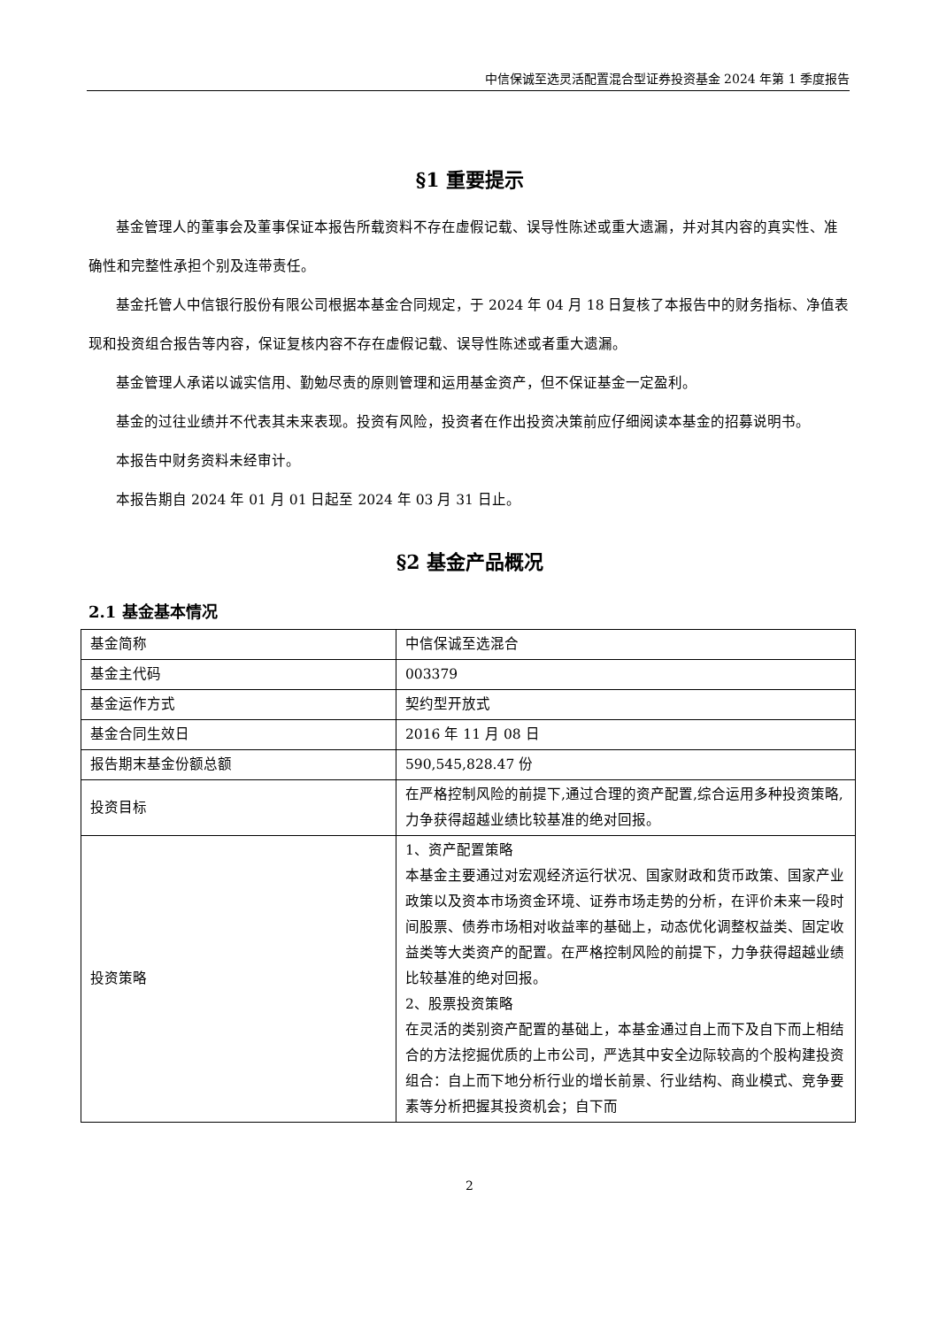中信保诚至选灵活配置混合型证券投资基金 2024 年第 1 季度报告
§1 重要提示
基金管理人的董事会及董事保证本报告所载资料不存在虚假记载、误导性陈述或重大遗漏，并对其内容的真实性、准确性和完整性承担个别及连带责任。
基金托管人中信银行股份有限公司根据本基金合同规定，于 2024 年 04 月 18 日复核了本报告中的财务指标、净值表现和投资组合报告等内容，保证复核内容不存在虚假记载、误导性陈述或者重大遗漏。
基金管理人承诺以诚实信用、勤勉尽责的原则管理和运用基金资产，但不保证基金一定盈利。
基金的过往业绩并不代表其未来表现。投资有风险，投资者在作出投资决策前应仔细阅读本基金的招募说明书。
本报告中财务资料未经审计。
本报告期自 2024 年 01 月 01 日起至 2024 年 03 月 31 日止。
§2 基金产品概况
2.1 基金基本情况
| 基金简称 | 中信保诚至选混合 |
| 基金主代码 | 003379 |
| 基金运作方式 | 契约型开放式 |
| 基金合同生效日 | 2016 年 11 月 08 日 |
| 报告期末基金份额总额 | 590,545,828.47 份 |
| 投资目标 | 在严格控制风险的前提下,通过合理的资产配置,综合运用多种投资策略,力争获得超越业绩比较基准的绝对回报。 |
| 投资策略 | 1、资产配置策略 本基金主要通过对宏观经济运行状况、国家财政和货币政策、国家产业政策以及资本市场资金环境、证券市场走势的分析，在评价未来一段时间股票、债券市场相对收益率的基础上，动态优化调整权益类、固定收益类等大类资产的配置。在严格控制风险的前提下，力争获得超越业绩比较基准的绝对回报。 2、股票投资策略 在灵活的类别资产配置的基础上，本基金通过自上而下及自下而上相结合的方法挖掘优质的上市公司，严选其中安全边际较高的个股构建投资组合：自上而下地分析行业的增长前景、行业结构、商业模式、竞争要素等分析把握其投资机会；自下而 |
2